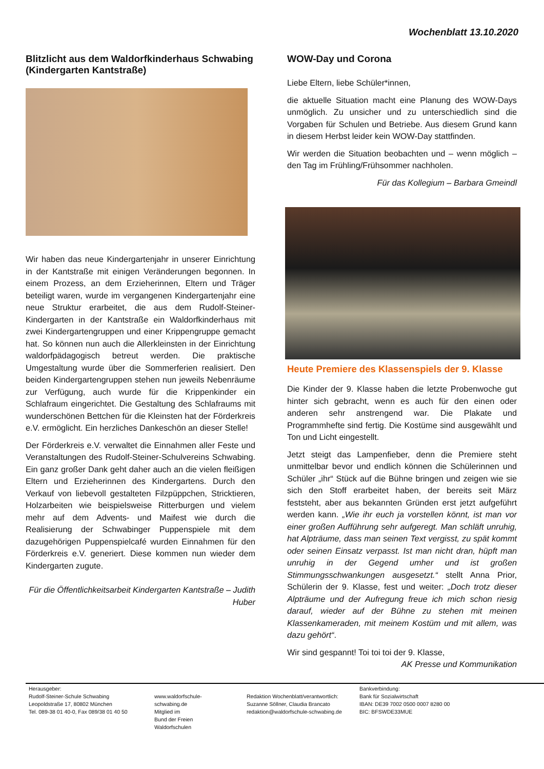Wochenblatt 13.10.2020
Blitzlicht aus dem Waldorfkinderhaus Schwabing (Kindergarten Kantstraße)
Wir haben das neue Kindergartenjahr in unserer Einrichtung in der Kantstraße mit einigen Veränderungen begonnen. In einem Prozess, an dem Erzieherinnen, Eltern und Träger beteiligt waren, wurde im vergangenen Kindergartenjahr eine neue Struktur erarbeitet, die aus dem Rudolf-Steiner-Kindergarten in der Kantstraße ein Waldorfkinderhaus mit zwei Kindergartengruppen und einer Krippengruppe gemacht hat. So können nun auch die Allerkleinsten in der Einrichtung waldorfpädagogisch betreut werden. Die praktische Umgestaltung wurde über die Sommerferien realisiert. Den beiden Kindergartengruppen stehen nun jeweils Nebenräume zur Verfügung, auch wurde für die Krippenkinder ein Schlafraum eingerichtet. Die Gestaltung des Schlafraums mit wunderschönen Bettchen für die Kleinsten hat der Förderkreis e.V. ermöglicht. Ein herzliches Dankeschön an dieser Stelle!
Der Förderkreis e.V. verwaltet die Einnahmen aller Feste und Veranstaltungen des Rudolf-Steiner-Schulvereins Schwabing. Ein ganz großer Dank geht daher auch an die vielen fleißigen Eltern und Erzieherinnen des Kindergartens. Durch den Verkauf von liebevoll gestalteten Filzpüppchen, Stricktieren, Holzarbeiten wie beispielsweise Ritterburgen und vielem mehr auf dem Advents- und Maifest wie durch die Realisierung der Schwabinger Puppenspiele mit dem dazugehörigen Puppenspielcafé wurden Einnahmen für den Förderkreis e.V. generiert. Diese kommen nun wieder dem Kindergarten zugute.
Für die Öffentlichkeitsarbeit Kindergarten Kantstraße – Judith Huber
WOW-Day und Corona
Liebe Eltern, liebe Schüler*innen,
die aktuelle Situation macht eine Planung des WOW-Days unmöglich. Zu unsicher und zu unterschiedlich sind die Vorgaben für Schulen und Betriebe. Aus diesem Grund kann in diesem Herbst leider kein WOW-Day stattfinden.
Wir werden die Situation beobachten und – wenn möglich – den Tag im Frühling/Frühsommer nachholen.
Für das Kollegium – Barbara Gmeindl
Heute Premiere des Klassenspiels der 9. Klasse
Die Kinder der 9. Klasse haben die letzte Probenwoche gut hinter sich gebracht, wenn es auch für den einen oder anderen sehr anstrengend war. Die Plakate und Programmhefte sind fertig. Die Kostüme sind ausgewählt und Ton und Licht eingestellt.
Jetzt steigt das Lampenfieber, denn die Premiere steht unmittelbar bevor und endlich können die Schülerinnen und Schüler „ihr“ Stück auf die Bühne bringen und zeigen wie sie sich den Stoff erarbeitet haben, der bereits seit März feststeht, aber aus bekannten Gründen erst jetzt aufgeführt werden kann. „Wie ihr euch ja vorstellen könnt, ist man vor einer großen Aufführung sehr aufgeregt. Man schläft unruhig, hat Alpträume, dass man seinen Text vergisst, zu spät kommt oder seinen Einsatz verpasst. Ist man nicht dran, hüpft man unruhig in der Gegend umher und ist großen Stimmungsschwankungen ausgesetzt.“ stellt Anna Prior, Schülerin der 9. Klasse, fest und weiter: „Doch trotz dieser Alpträume und der Aufregung freue ich mich schon riesig darauf, wieder auf der Bühne zu stehen mit meinen Klassenkameraden, mit meinem Kostüm und mit allem, was dazu gehört“.
Wir sind gespannt! Toi toi toi der 9. Klasse,
AK Presse und Kommunikation
Herausgeber:
Rudolf-Steiner-Schule Schwabing
Leopoldstraße 17, 80802 München
Tel. 089-38 01 40-0, Fax 089/38 01 40 50
www.waldorfschule-schwabing.de
Mitglied im
Bund der Freien Waldorfschulen
Redaktion Wochenblatt/verantwortlich:
Suzanne Söllner, Claudia Brancato
redaktion@waldorfschule-schwabing.de
Bankverbindung:
Bank für Sozialwirtschaft
IBAN: DE39 7002 0500 0007 8280 00
BIC: BFSWDE33MUE